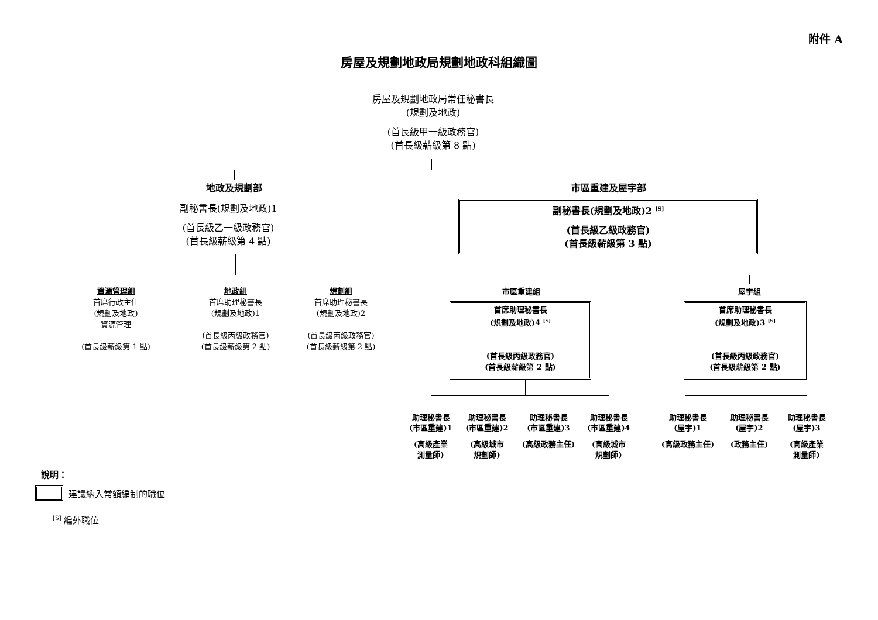附件 A
房屋及規劃地政局規劃地政科組織圖
房屋及規劃地政局常任秘書長
(規劃及地政)
(首長級甲一級政務官)
(首長級薪級第 8 點)
地政及規劃部 市區重建及屋宇部
副秘書長(規劃及地政)1
(首長級乙一級政務官)
(首長級薪級第 4 點)
副秘書長(規劃及地政)2 <sup>[S]</sup>
(首長級乙級政務官)
(首長級薪級第 3 點)
資源管理組
首席行政主任
(規劃及地政)
資源管理
(首長級薪級第 1 點)
地政組
首席助理秘書長
(規劃及地政)1
(首長級丙級政務官)
(首長級薪級第 2 點)
規劃組
首席助理秘書長
(規劃及地政)2
(首長級丙級政務官)
(首長級薪級第 2 點)
市區重建組 屋宇組
首席助理秘書長
(規劃及地政)4 <sup>[S]</sup>
(首長級丙級政務官)
(首長級薪級第 2 點)
首席助理秘書長
(規劃及地政)3 <sup>[S]</sup>
(首長級丙級政務官)
(首長級薪級第 2 點)
助理秘書長
(市區重建)1
(高級產業
測量師)
助理秘書長
(市區重建)2
(高級城市
規劃師)
助理秘書長
(市區重建)3
(高級政務主任)
助理秘書長
(市區重建)4
(高級城市
規劃師)
助理秘書長
(屋宇)1
(高級政務主任)
助理秘書長
(屋宇)2
(政務主任)
助理秘書長
(屋宇)3
(高級產業
測量師)
說明：
建議納入常額編制的職位
<sup>[S]</sup> 編外職位